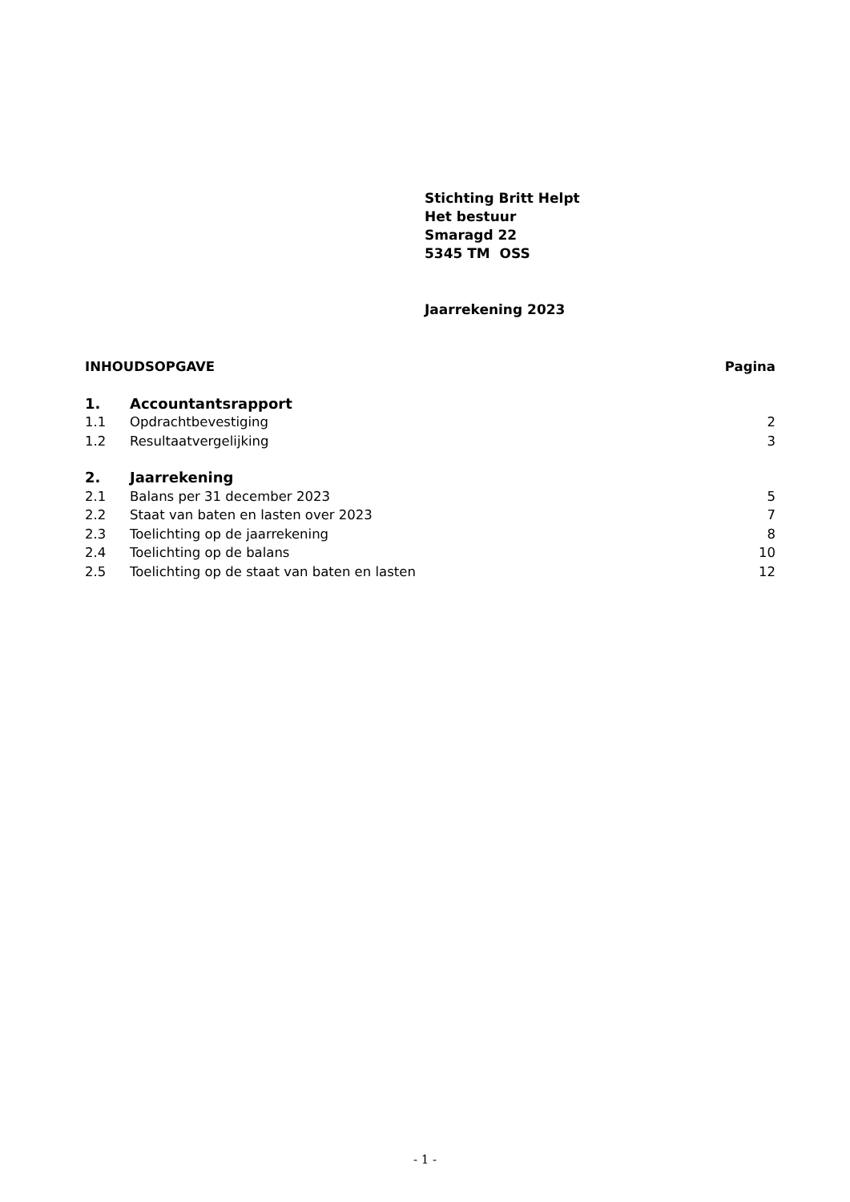Stichting Britt Helpt
Het bestuur
Smaragd 22
5345 TM OSS
Jaarrekening 2023
INHOUDSOPGAVE Pagina
1. Accountantsrapport
1.1 Opdrachtbevestiging 2
1.2 Resultaatvergelijking 3
2. Jaarrekening
2.1 Balans per 31 december 2023 5
2.2 Staat van baten en lasten over 2023 7
2.3 Toelichting op de jaarrekening 8
2.4 Toelichting op de balans 10
2.5 Toelichting op de staat van baten en lasten 12
- 1 -